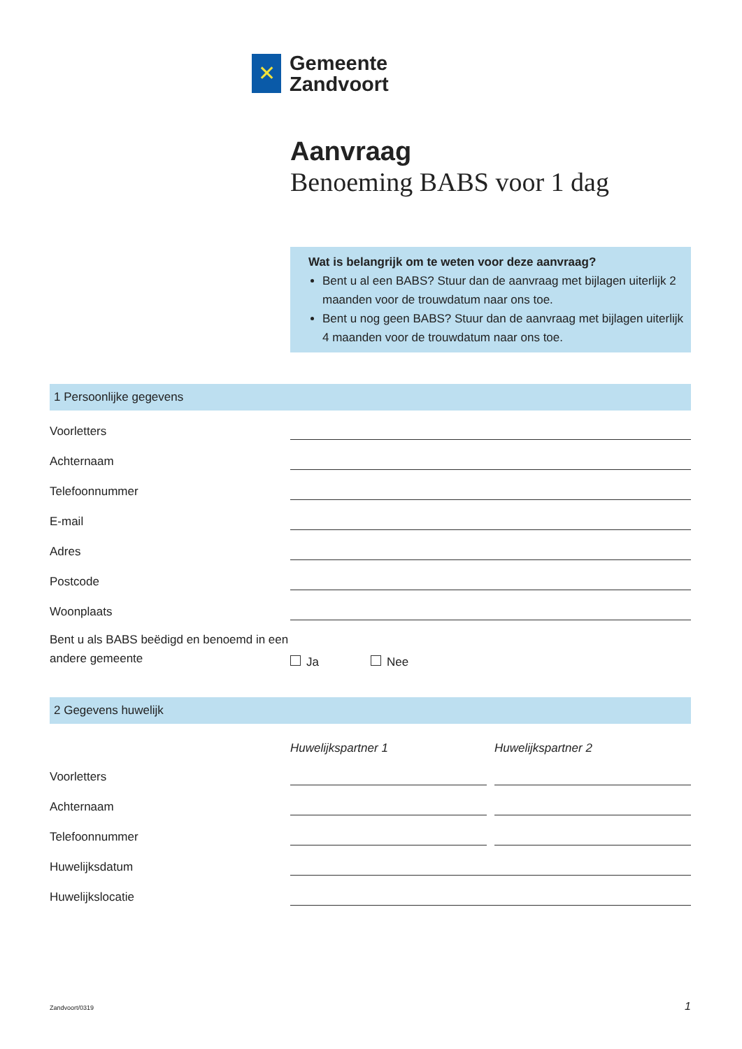✕
Gemeente
Zandvoort
Aanvraag
Benoeming BABS voor 1 dag
Wat is belangrijk om te weten voor deze aanvraag?
Bent u al een BABS? Stuur dan de aanvraag met bijlagen uiterlijk 2 maanden voor de trouwdatum naar ons toe.
Bent u nog geen BABS? Stuur dan de aanvraag met bijlagen uiterlijk 4 maanden voor de trouwdatum naar ons toe.
1 Persoonlijke gegevens
Voorletters
Achternaam
Telefoonnummer
E-mail
Adres
Postcode
Woonplaats
Bent u als BABS beëdigd en benoemd in een andere gemeente
Ja
Nee
2 Gegevens huwelijk
Huwelijkspartner 1
Huwelijkspartner 2
Voorletters
Achternaam
Telefoonnummer
Huwelijksdatum
Huwelijkslocatie
Zandvoort/0319 1